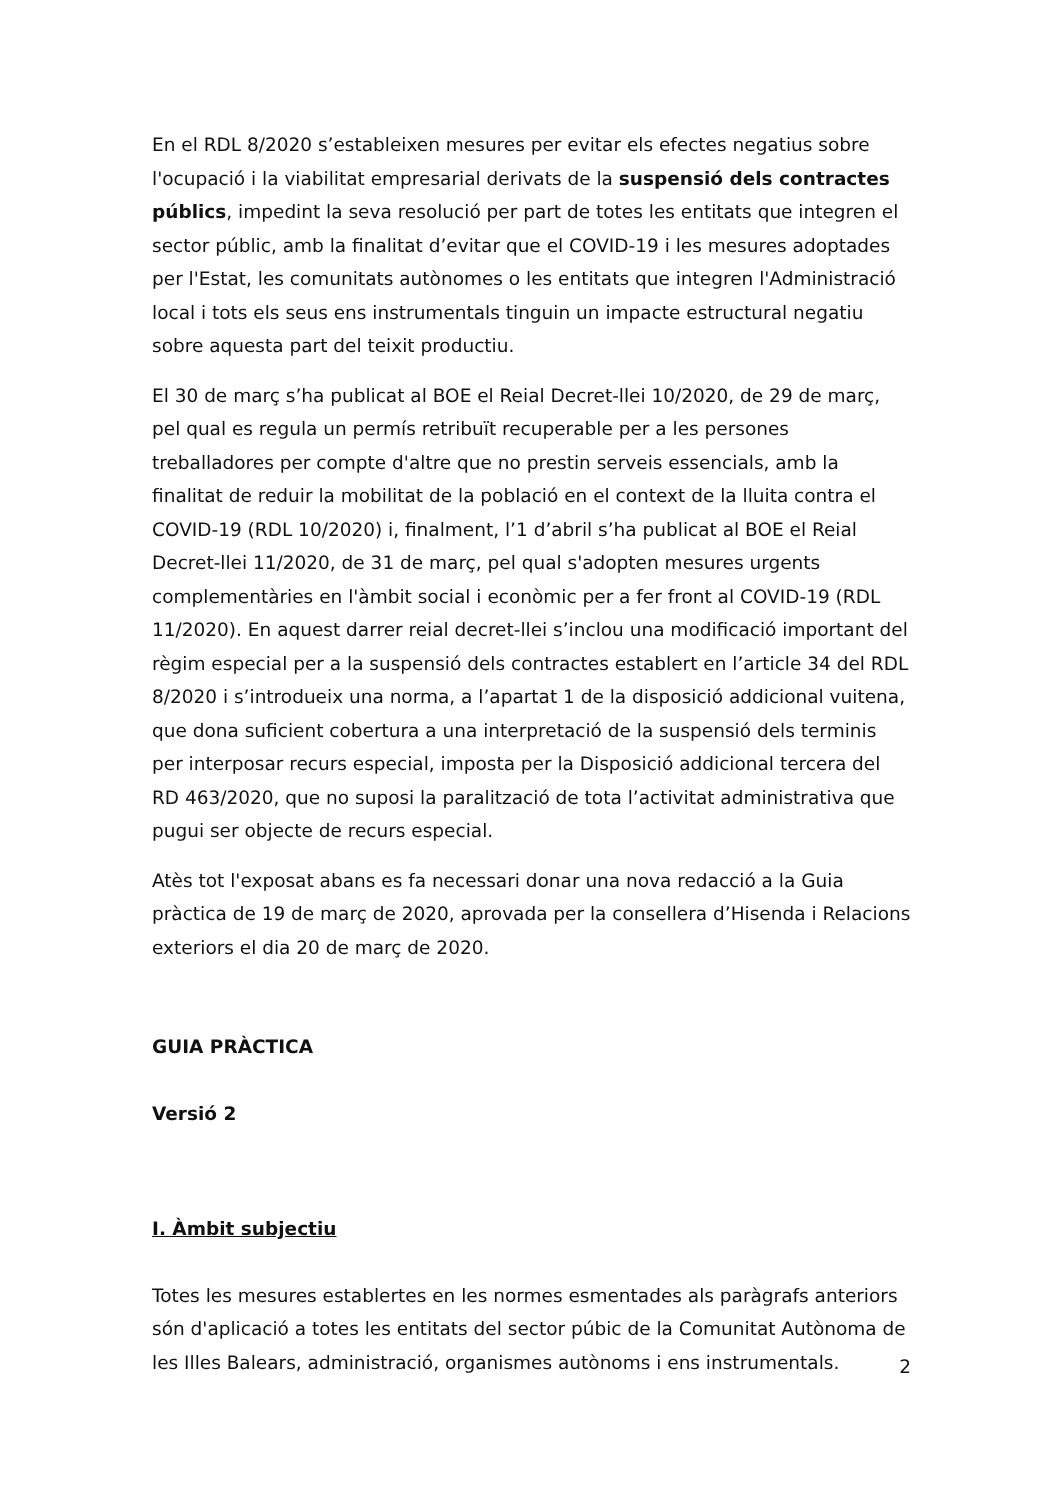En el RDL 8/2020 s’estableixen mesures per evitar els efectes negatius sobre l'ocupació i la viabilitat empresarial derivats de la suspensió dels contractes públics, impedint la seva resolució per part de totes les entitats que integren el sector públic, amb la finalitat d’evitar que el COVID-19 i les mesures adoptades per l'Estat, les comunitats autònomes o les entitats que integren l'Administració local i tots els seus ens instrumentals tinguin un impacte estructural negatiu sobre aquesta part del teixit productiu.
El 30 de març s’ha publicat al BOE el Reial Decret-llei 10/2020, de 29 de març, pel qual es regula un permís retribuït recuperable per a les persones treballadores per compte d'altre que no prestin serveis essencials, amb la finalitat de reduir la mobilitat de la població en el context de la lluita contra el COVID-19 (RDL 10/2020) i, finalment, l’1 d’abril s’ha publicat al BOE el Reial Decret-llei 11/2020, de 31 de març, pel qual s'adopten mesures urgents complementàries en l'àmbit social i econòmic per a fer front al COVID-19 (RDL 11/2020). En aquest darrer reial decret-llei s’inclou una modificació important del règim especial per a la suspensió dels contractes establert en l’article 34 del RDL 8/2020 i s’introdueix una norma, a l’apartat 1 de la disposició addicional vuitena, que dona suficient cobertura a una interpretació de la suspensió dels terminis per interposar recurs especial, imposta per la Disposició addicional tercera del RD 463/2020, que no suposi la paralització de tota l’activitat administrativa que pugui ser objecte de recurs especial.
Atès tot l'exposat abans es fa necessari donar una nova redacció a la Guia pràctica de 19 de març de 2020, aprovada per la consellera d’Hisenda i Relacions exteriors el dia 20 de març de 2020.
GUIA PRÀCTICA
Versió 2
I. Àmbit subjectiu
Totes les mesures establertes en les normes esmentades als paràgrafs anteriors són d'aplicació a totes les entitats del sector púbic de la Comunitat Autònoma de les Illes Balears, administració, organismes autònoms i ens instrumentals.
2